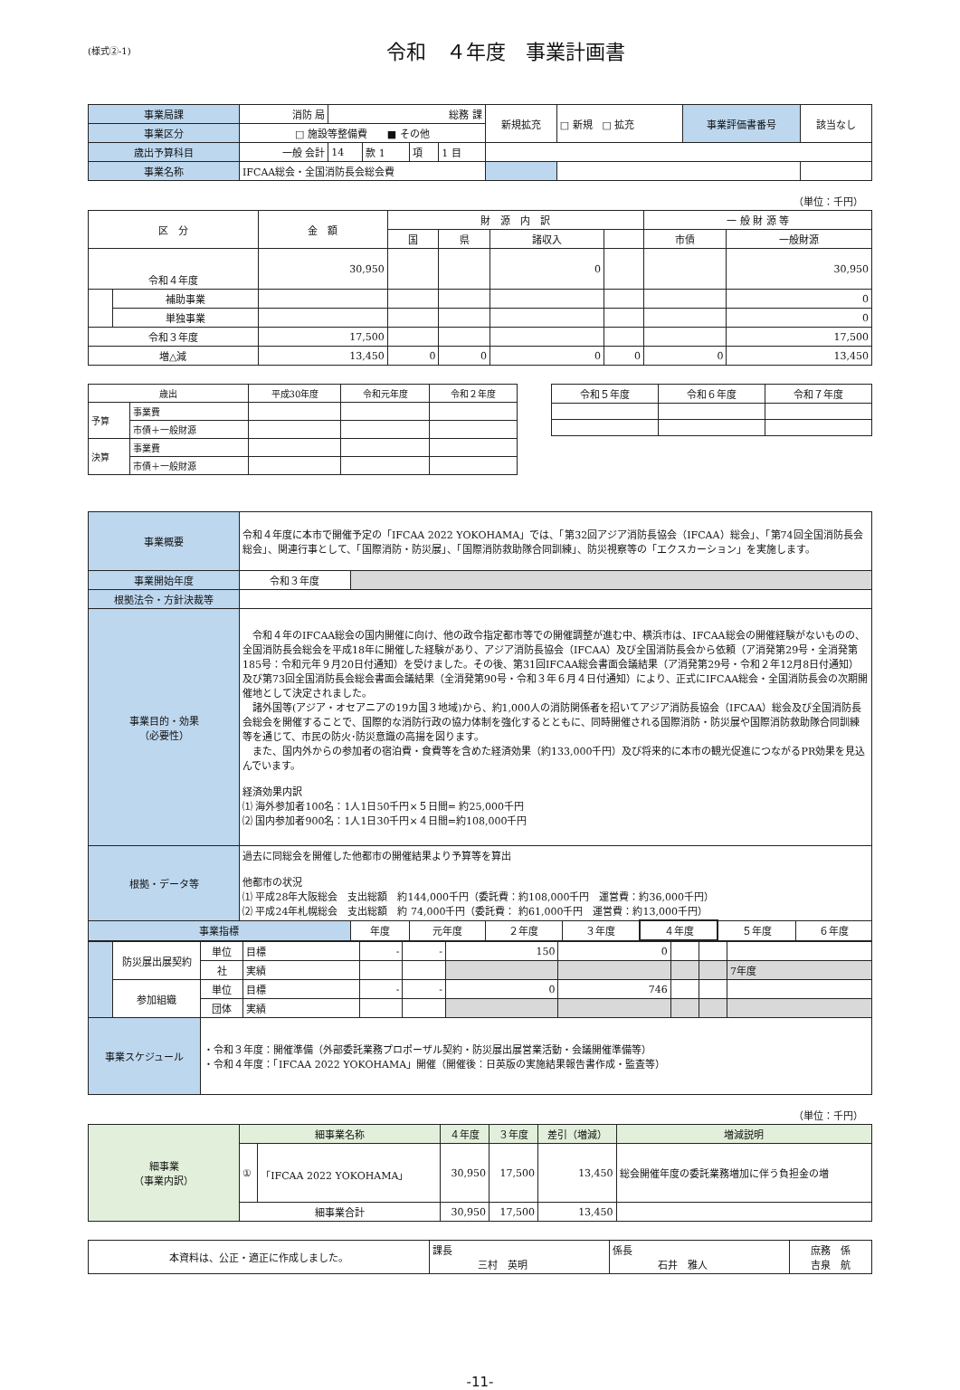(様式②-1)
令和　４年度　事業計画書
| 事業局課 | 消防 局 | 総務 課 | | | | 新規拡充 | □ 新規 □ 拡充 | 事業評価書番号 | 該当なし |
| 事業区分 | □ 施設等整備費 ■ その他 | | | | | | | | |
| 歳出予算科目 | 一般 会計 | 14 | 款 1 | 項 | 1 目 | | | | |
| 事業名称 | IFCAA総会・全国消防長会総会費 | | | | | | | | |
（単位：千円）
| 区 分 | | 金 額 | 財 源 内 訳 | | | | 一 般 財 源 等 | |
| --- | --- | --- | --- | --- | --- | --- | --- | --- |
| | | | 国 | 県 | 諸収入 | | 市債 | 一般財源 |
| 令和４年度 | | 30,950 | | | 0 | | | 30,950 |
| | 補助事業 | | | | | | | 0 |
| | 単独事業 | | | | | | | 0 |
| 令和３年度 | | 17,500 | | | | | | 17,500 |
| 増△減 | | 13,450 | 0 | 0 | 0 | 0 | 0 | 13,450 |
| 歳出 | | 平成30年度 | 令和元年度 | 令和２年度 |
| 予算 | 事業費 | | | |
| | 市債＋一般財源 | | | |
| 決算 | 事業費 | | | |
| | 市債＋一般財源 | | | |
| 令和５年度 | 令和６年度 | 令和７年度 |
| 事業概要 | 令和４年度に本市で開催予定の「IFCAA 2022 YOKOHAMA」では、「第32回アジア消防長協会（IFCAA）総会」、「第74回全国消防長会総会」、関連行事として、「国際消防・防災展」、「国際消防救助隊合同訓練」、防災視察等の「エクスカーション」を実施します。 | | | | | | | |
| 事業開始年度 | 令和３年度 | | | | | | | |
| 根拠法令・方針決裁等 | | | | | | | | |
| 事業目的・効果 （必要性） | 令和４年のIFCAA総会の国内開催に向け、他の政令指定都市等での開催調整が進む中、横浜市は、IFCAA総会の開催経験がないものの、全国消防長会総会を平成18年に開催した経験があり、アジア消防長協会（IFCAA）及び全国消防長会から依頼（ア消発第29号・全消発第185号：令和元年９月20日付通知）を受けました。その後、第31回IFCAA総会書面会議結果（ア消発第29号・令和２年12月8日付通知）及び第73回全国消防長会総会書面会議結果（全消発第90号・令和３年６月４日付通知）により、正式にIFCAA総会・全国消防長会の次期開催地として決定されました。 諸外国等(アジア・オセアニアの19カ国３地域)から、約1,000人の消防関係者を招いてアジア消防長協会（IFCAA）総会及び全国消防長会総会を開催することで、国際的な消防行政の協力体制を強化するとともに、同時開催される国際消防・防災展や国際消防救助隊合同訓練等を通じて、市民の防火･防災意識の高揚を図ります。 また、国内外からの参加者の宿泊費・食費等を含めた経済効果（約133,000千円）及び将来的に本市の観光促進につながるPR効果を見込んでいます。 経済効果内訳 ⑴ 海外参加者100名：1人1日50千円×５日間= 約25,000千円 ⑵ 国内参加者900名：1人1日30千円×４日間=約108,000千円 | | | | | | | |
| 根拠・データ等 | 過去に同総会を開催した他都市の開催結果より予算等を算出 他都市の状況 ⑴ 平成28年大阪総会 支出総額 約144,000千円（委託費：約108,000千円 運営費：約36,000千円） ⑵ 平成24年札幌総会 支出総額 約 74,000千円（委託費： 約61,000千円 運営費：約13,000千円） | | | | | | | |
| 事業指標 | | 年度 | 元年度 | ２年度 | ３年度 | ４年度 | ５年度 | ６年度 |
| | 防災展出展契約 | 単位 | 目標 | - | - | 150 | 0 | | | |
| | | 社 | 実績 | | | | | | | 7年度 |
| | 参加組織 | 単位 | 目標 | - | - | 0 | 746 | | | |
| | | 団体 | 実績 | | | | | | | |
| 事業スケジュール | | ・令和３年度：開催準備（外部委託業務プロポーザル契約・防災展出展営業活動・会議開催準備等） ・令和４年度：「IFCAA 2022 YOKOHAMA」開催（開催後：日英版の実施結果報告書作成・監査等） | | | | | | | | |
（単位：千円）
| 細事業 （事業内訳） | 細事業名称 | | ４年度 | ３年度 | 差引（増減） | 増減説明 |
| | ① | 「IFCAA 2022 YOKOHAMA」 | 30,950 | 17,500 | 13,450 | 総会開催年度の委託業務増加に伴う負担金の増 |
| | 細事業合計 | | 30,950 | 17,500 | 13,450 | |
| 本資料は、公正・適正に作成しました。 | 課長 三村 英明 | 係長 石井 雅人 | 庶務 係 吉泉 航 |
-11-